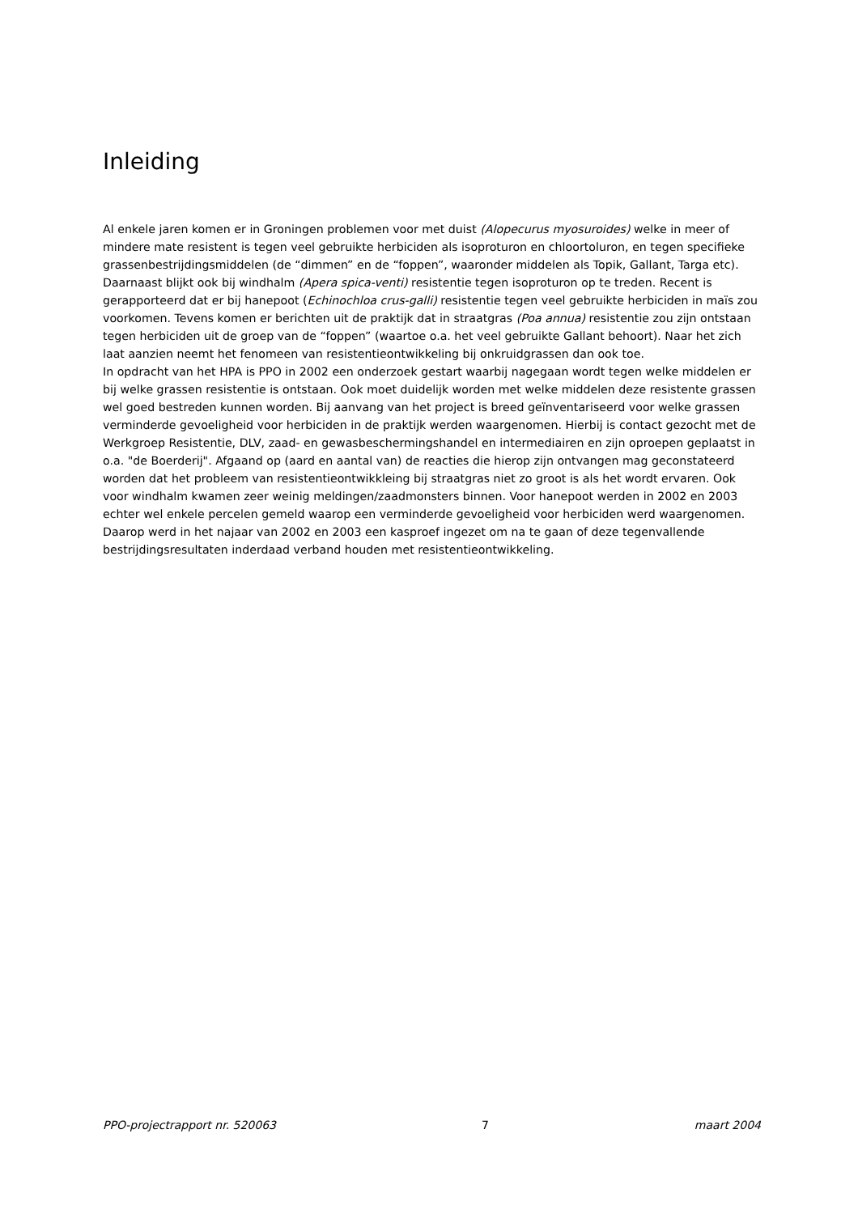Inleiding
Al enkele jaren komen er in Groningen problemen voor met duist (Alopecurus myosuroides) welke in meer of mindere mate resistent is tegen veel gebruikte herbiciden als isoproturon en chloortoluron, en tegen specifieke grassenbestrijdingsmiddelen (de “dimmen” en de “foppen”, waaronder middelen als Topik, Gallant, Targa etc). Daarnaast blijkt ook bij windhalm (Apera spica-venti) resistentie tegen isoproturon op te treden. Recent is gerapporteerd dat er bij hanepoot (Echinochloa crus-galli) resistentie tegen veel gebruikte herbiciden in maïs zou voorkomen. Tevens komen er berichten uit de praktijk dat in straatgras (Poa annua) resistentie zou zijn ontstaan tegen herbiciden uit de groep van de “foppen” (waartoe o.a. het veel gebruikte Gallant behoort). Naar het zich laat aanzien neemt het fenomeen van resistentieontwikkeling bij onkruidgrassen dan ook toe.
In opdracht van het HPA is PPO in 2002 een onderzoek gestart waarbij nagegaan wordt tegen welke middelen er bij welke grassen resistentie is ontstaan. Ook moet duidelijk worden met welke middelen deze resistente grassen wel goed bestreden kunnen worden. Bij aanvang van het project is breed geïnventariseerd voor welke grassen verminderde gevoeligheid voor herbiciden in de praktijk werden waargenomen. Hierbij is contact gezocht met de Werkgroep Resistentie, DLV, zaad- en gewasbeschermingshandel en intermediairen en zijn oproepen geplaatst in o.a. "de Boerderij". Afgaand op (aard en aantal van) de reacties die hierop zijn ontvangen mag geconstateerd worden dat het probleem van resistentieontwikkleing bij straatgras niet zo groot is als het wordt ervaren. Ook voor windhalm kwamen zeer weinig meldingen/zaadmonsters binnen. Voor hanepoot werden in 2002 en 2003 echter wel enkele percelen gemeld waarop een verminderde gevoeligheid voor herbiciden werd waargenomen. Daarop werd in het najaar van 2002 en 2003 een kasproef ingezet om na te gaan of deze tegenvallende bestrijdingsresultaten inderdaad verband houden met resistentieontwikkeling.
PPO-projectrapport nr. 520063 7 maart 2004